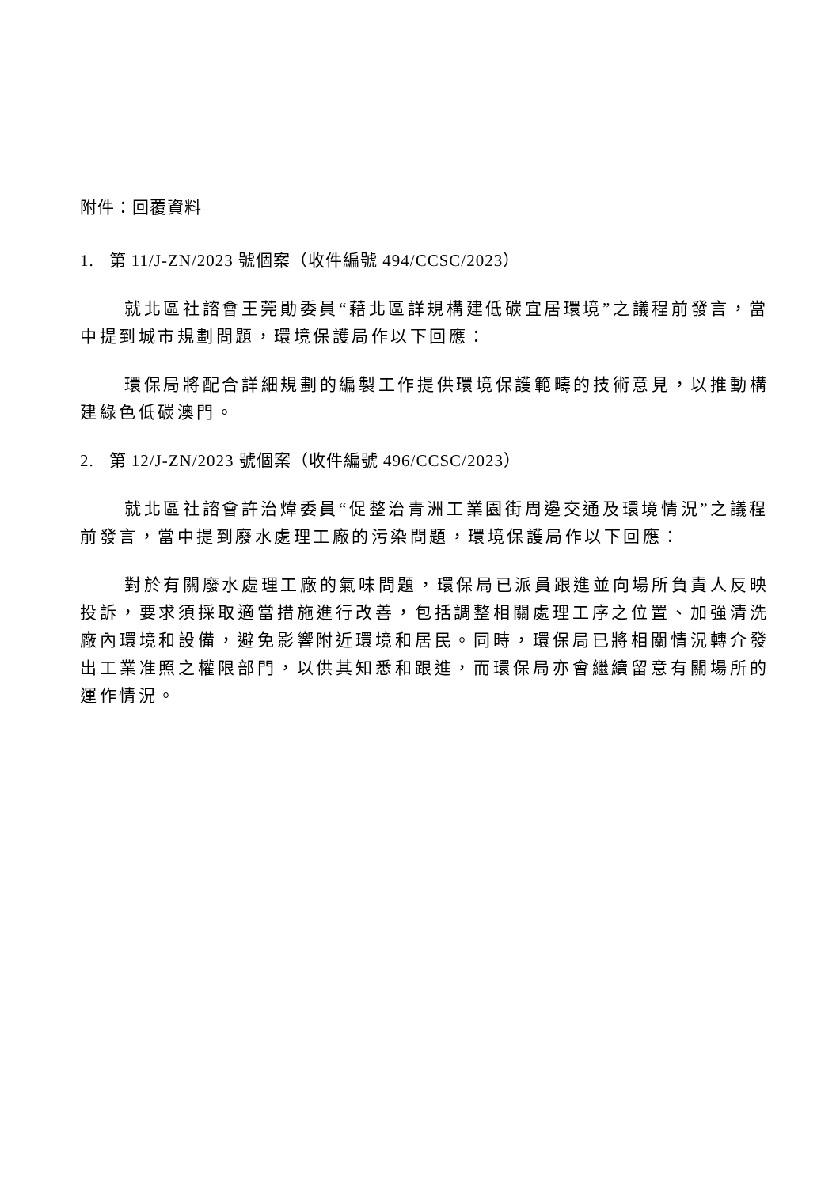附件：回覆資料
1. 第 11/J-ZN/2023 號個案（收件編號 494/CCSC/2023）
就北區社諮會王莞勛委員“藉北區詳規構建低碳宜居環境”之議程前發言，當中提到城市規劃問題，環境保護局作以下回應：
環保局將配合詳細規劃的編製工作提供環境保護範疇的技術意見，以推動構建綠色低碳澳門。
2. 第 12/J-ZN/2023 號個案（收件編號 496/CCSC/2023）
就北區社諮會許治煒委員“促整治青洲工業園街周邊交通及環境情況”之議程前發言，當中提到廢水處理工廠的污染問題，環境保護局作以下回應：
對於有關廢水處理工廠的氣味問題，環保局已派員跟進並向場所負責人反映投訴，要求須採取適當措施進行改善，包括調整相關處理工序之位置、加強清洗廠內環境和設備，避免影響附近環境和居民。同時，環保局已將相關情況轉介發出工業准照之權限部門，以供其知悉和跟進，而環保局亦會繼續留意有關場所的運作情況。